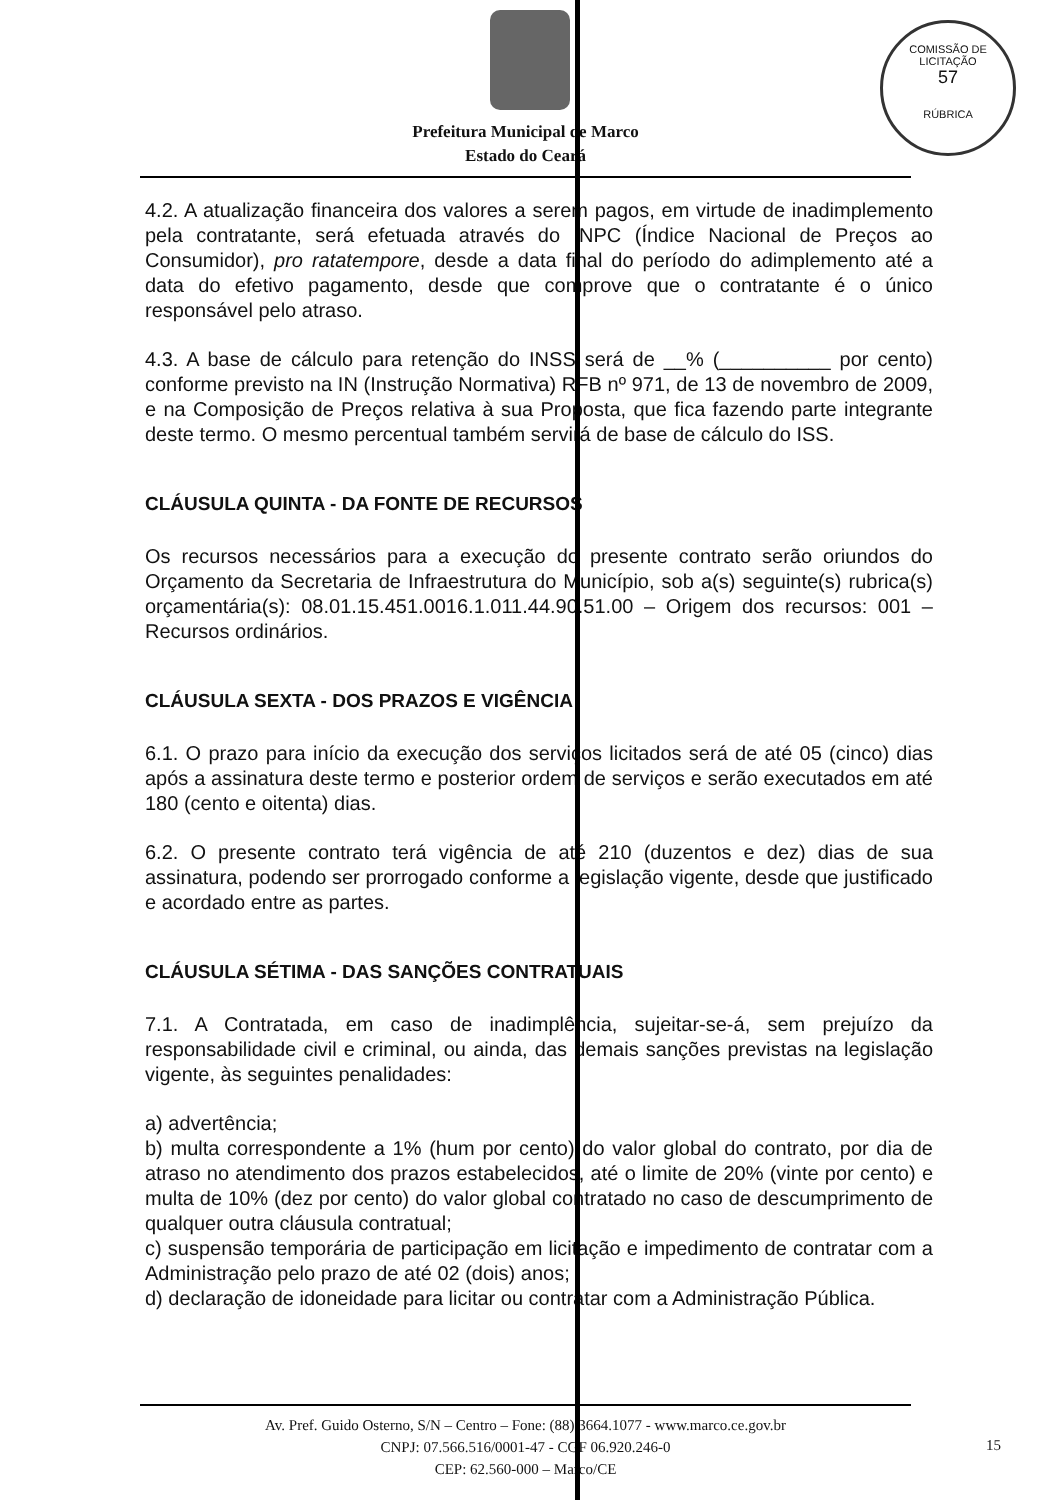COMISSÃO DE LICITAÇÃO
57
RÚBRICA
Prefeitura Municipal de Marco
Estado do Ceará
4.2. A atualização financeira dos valores a serem pagos, em virtude de inadimplemento pela contratante, será efetuada através do INPC (Índice Nacional de Preços ao Consumidor), pro ratatempore, desde a data final do período do adimplemento até a data do efetivo pagamento, desde que comprove que o contratante é o único responsável pelo atraso.
4.3. A base de cálculo para retenção do INSS será de __% (__________ por cento) conforme previsto na IN (Instrução Normativa) RFB nº 971, de 13 de novembro de 2009, e na Composição de Preços relativa à sua Proposta, que fica fazendo parte integrante deste termo. O mesmo percentual também servirá de base de cálculo do ISS.
CLÁUSULA QUINTA - DA FONTE DE RECURSOS
Os recursos necessários para a execução do presente contrato serão oriundos do Orçamento da Secretaria de Infraestrutura do Município, sob a(s) seguinte(s) rubrica(s) orçamentária(s): 08.01.15.451.0016.1.011.44.90.51.00 – Origem dos recursos: 001 – Recursos ordinários.
CLÁUSULA SEXTA - DOS PRAZOS E VIGÊNCIA
6.1. O prazo para início da execução dos serviços licitados será de até 05 (cinco) dias após a assinatura deste termo e posterior ordem de serviços e serão executados em até 180 (cento e oitenta) dias.
6.2. O presente contrato terá vigência de até 210 (duzentos e dez) dias de sua assinatura, podendo ser prorrogado conforme a legislação vigente, desde que justificado e acordado entre as partes.
CLÁUSULA SÉTIMA - DAS SANÇÕES CONTRATUAIS
7.1. A Contratada, em caso de inadimplência, sujeitar-se-á, sem prejuízo da responsabilidade civil e criminal, ou ainda, das demais sanções previstas na legislação vigente, às seguintes penalidades:
a) advertência;
b) multa correspondente a 1% (hum por cento) do valor global do contrato, por dia de atraso no atendimento dos prazos estabelecidos, até o limite de 20% (vinte por cento) e multa de 10% (dez por cento) do valor global contratado no caso de descumprimento de qualquer outra cláusula contratual;
c) suspensão temporária de participação em licitação e impedimento de contratar com a Administração pelo prazo de até 02 (dois) anos;
d) declaração de idoneidade para licitar ou contratar com a Administração Pública.
Av. Pref. Guido Osterno, S/N – Centro – Fone: (88) 3664.1077 - www.marco.ce.gov.br
CNPJ: 07.566.516/0001-47 - CGF 06.920.246-0
CEP: 62.560-000 – Marco/CE
15